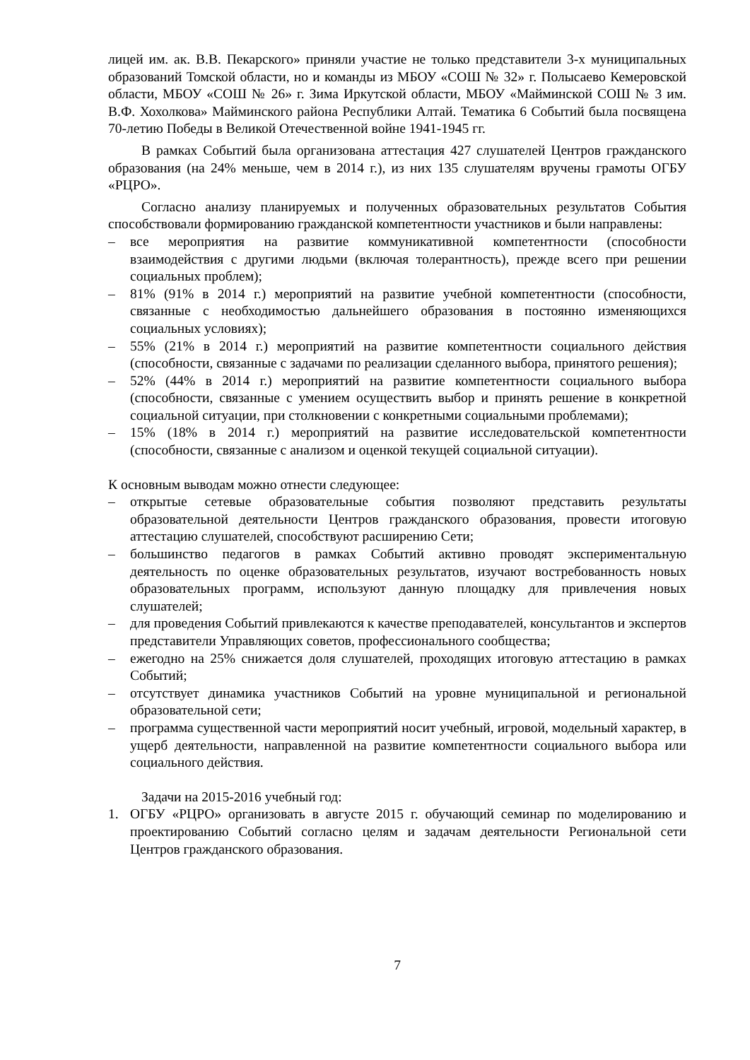лицей им. ак. В.В. Пекарского» приняли участие не только представители 3-х муниципальных образований Томской области, но и команды из МБОУ «СОШ № 32» г. Полысаево Кемеровской области, МБОУ «СОШ № 26» г. Зима Иркутской области, МБОУ «Майминской СОШ № 3 им. В.Ф. Хохолкова» Майминского района Республики Алтай. Тематика 6 Событий была посвящена 70-летию Победы в Великой Отечественной войне 1941-1945 гг.
В рамках Событий была организована аттестация 427 слушателей Центров гражданского образования (на 24% меньше, чем в 2014 г.), из них 135 слушателям вручены грамоты ОГБУ «РЦРО».
Согласно анализу планируемых и полученных образовательных результатов События способствовали формированию гражданской компетентности участников и были направлены:
– все мероприятия на развитие коммуникативной компетентности (способности взаимодействия с другими людьми (включая толерантность), прежде всего при решении социальных проблем);
– 81% (91% в 2014 г.) мероприятий на развитие учебной компетентности (способности, связанные с необходимостью дальнейшего образования в постоянно изменяющихся социальных условиях);
– 55% (21% в 2014 г.) мероприятий на развитие компетентности социального действия (способности, связанные с задачами по реализации сделанного выбора, принятого решения);
– 52% (44% в 2014 г.) мероприятий на развитие компетентности социального выбора (способности, связанные с умением осуществить выбор и принять решение в конкретной социальной ситуации, при столкновении с конкретными социальными проблемами);
– 15% (18% в 2014 г.) мероприятий на развитие исследовательской компетентности (способности, связанные с анализом и оценкой текущей социальной ситуации).
К основным выводам можно отнести следующее:
– открытые сетевые образовательные события позволяют представить результаты образовательной деятельности Центров гражданского образования, провести итоговую аттестацию слушателей, способствуют расширению Сети;
– большинство педагогов в рамках Событий активно проводят экспериментальную деятельность по оценке образовательных результатов, изучают востребованность новых образовательных программ, используют данную площадку для привлечения новых слушателей;
– для проведения Событий привлекаются к качестве преподавателей, консультантов и экспертов представители Управляющих советов, профессионального сообщества;
– ежегодно на 25% снижается доля слушателей, проходящих итоговую аттестацию в рамках Событий;
– отсутствует динамика участников Событий на уровне муниципальной и региональной образовательной сети;
– программа существенной части мероприятий носит учебный, игровой, модельный характер, в ущерб деятельности, направленной на развитие компетентности социального выбора или социального действия.
Задачи на 2015-2016 учебный год:
1. ОГБУ «РЦРО» организовать в августе 2015 г. обучающий семинар по моделированию и проектированию Событий согласно целям и задачам деятельности Региональной сети Центров гражданского образования.
7